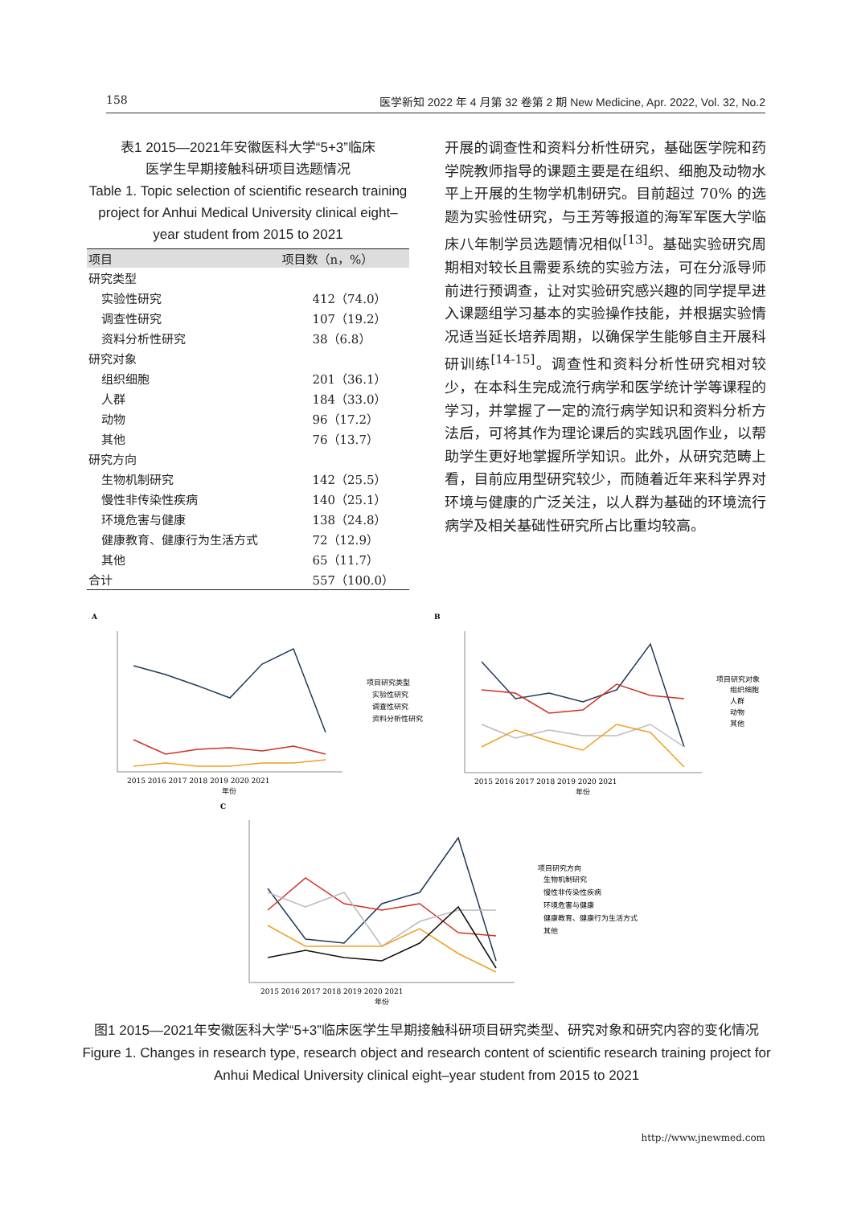158 医学新知 2022 年 4 月第 32 卷第 2 期 New Medicine, Apr. 2022, Vol. 32, No.2
表1 2015—2021年安徽医科大学“5+3”临床
医学生早期接触科研项目选题情况
Table 1. Topic selection of scientific research training project for Anhui Medical University clinical eight–year student from 2015 to 2021
| 项目 | 项目数（n，%） |
| --- | --- |
| 研究类型 | |
| 实验性研究 | 412（74.0） |
| 调查性研究 | 107（19.2） |
| 资料分析性研究 | 38（6.8） |
| 研究对象 | |
| 组织细胞 | 201（36.1） |
| 人群 | 184（33.0） |
| 动物 | 96（17.2） |
| 其他 | 76（13.7） |
| 研究方向 | |
| 生物机制研究 | 142（25.5） |
| 慢性非传染性疾病 | 140（25.1） |
| 环境危害与健康 | 138（24.8） |
| 健康教育、健康行为生活方式 | 72（12.9） |
| 其他 | 65（11.7） |
| 合计 | 557（100.0） |
开展的调查性和资料分析性研究，基础医学院和药学院教师指导的课题主要是在组织、细胞及动物水平上开展的生物学机制研究。目前超过 70% 的选题为实验性研究，与王芳等报道的海军军医大学临床八年制学员选题情况相似<sup>[13]</sup>。基础实验研究周期相对较长且需要系统的实验方法，可在分派导师前进行预调查，让对实验研究感兴趣的同学提早进入课题组学习基本的实验操作技能，并根据实验情况适当延长培养周期，以确保学生能够自主开展科研训练<sup>[14-15]</sup>。调查性和资料分析性研究相对较少，在本科生完成流行病学和医学统计学等课程的学习，并掌握了一定的流行病学知识和资料分析方法后，可将其作为理论课后的实践巩固作业，以帮助学生更好地掌握所学知识。此外，从研究范畴上看，目前应用型研究较少，而随着近年来科学界对环境与健康的广泛关注，以人群为基础的环境流行病学及相关基础性研究所占比重均较高。
A
2015 2016 2017 2018 2019 2020 2021
年份
项目研究类型
实验性研究
调查性研究
资料分析性研究
B
2015 2016 2017 2018 2019 2020 2021
年份
项目研究对象
组织细胞
人群
动物
其他
C
2015 2016 2017 2018 2019 2020 2021
年份
项目研究方向
生物机制研究
慢性非传染性疾病
环境危害与健康
健康教育、健康行为生活方式
其他
图1 2015—2021年安徽医科大学“5+3”临床医学生早期接触科研项目研究类型、研究对象和研究内容的变化情况
Figure 1. Changes in research type, research object and research content of scientific research training project for Anhui Medical University clinical eight–year student from 2015 to 2021
http://www.jnewmed.com